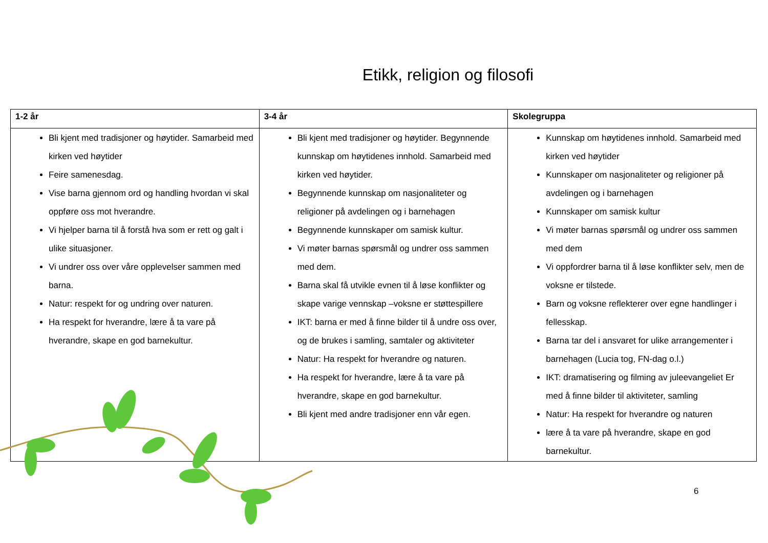Etikk, religion og filosofi
| 1-2 år | 3-4 år | Skolegruppa |
| --- | --- | --- |
| Bli kjent med tradisjoner og høytider. Samarbeid med kirken ved høytider Feire samenesdag. Vise barna gjennom ord og handling hvordan vi skal oppføre oss mot hverandre. Vi hjelper barna til å forstå hva som er rett og galt i ulike situasjoner. Vi undrer oss over våre opplevelser sammen med barna. Natur: respekt for og undring over naturen. Ha respekt for hverandre, lære å ta vare på hverandre, skape en god barnekultur. | Bli kjent med tradisjoner og høytider. Begynnende kunnskap om høytidenes innhold. Samarbeid med kirken ved høytider. Begynnende kunnskap om nasjonaliteter og religioner på avdelingen og i barnehagen Begynnende kunnskaper om samisk kultur. Vi møter barnas spørsmål og undrer oss sammen med dem. Barna skal få utvikle evnen til å løse konflikter og skape varige vennskap –voksne er støttespillere IKT: barna er med å finne bilder til å undre oss over, og de brukes i samling, samtaler og aktiviteter Natur: Ha respekt for hverandre og naturen. Ha respekt for hverandre, lære å ta vare på hverandre, skape en god barnekultur. Bli kjent med andre tradisjoner enn vår egen. | Kunnskap om høytidenes innhold. Samarbeid med kirken ved høytider Kunnskaper om nasjonaliteter og religioner på avdelingen og i barnehagen Kunnskaper om samisk kultur Vi møter barnas spørsmål og undrer oss sammen med dem Vi oppfordrer barna til å løse konflikter selv, men de voksne er tilstede. Barn og voksne reflekterer over egne handlinger i fellesskap. Barna tar del i ansvaret for ulike arrangementer i barnehagen (Lucia tog, FN-dag o.l.) IKT: dramatisering og filming av juleevangeliet Er med å finne bilder til aktiviteter, samling Natur: Ha respekt for hverandre og naturen lære å ta vare på hverandre, skape en god barnekultur. |
6